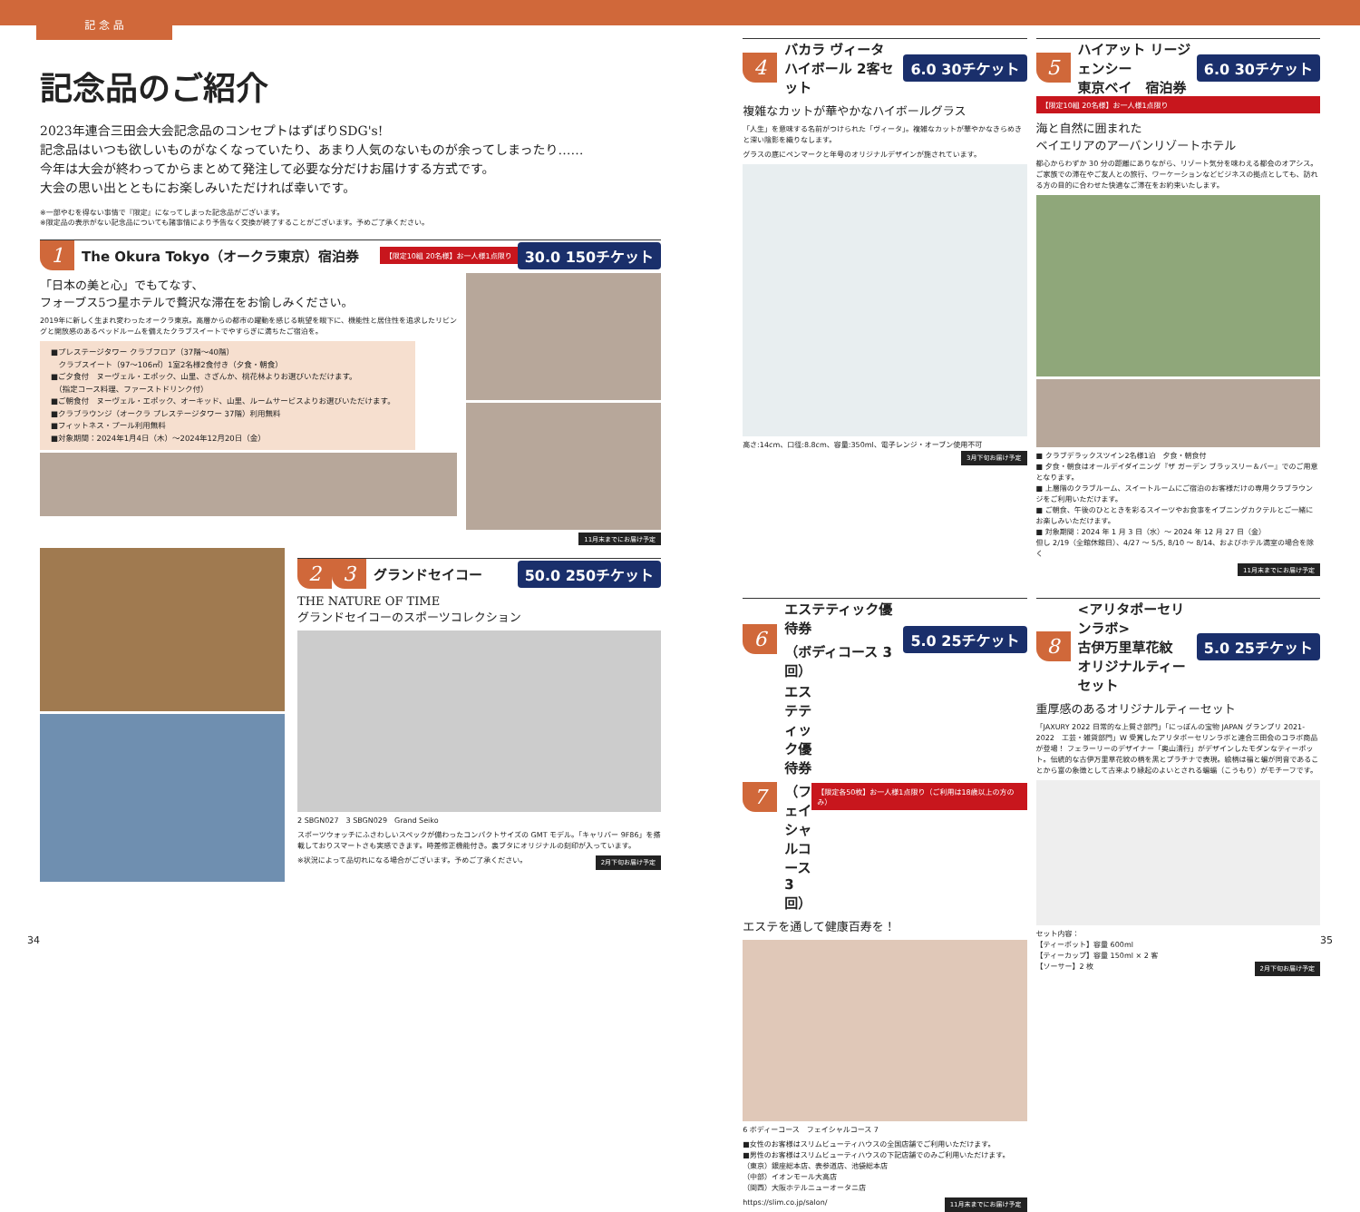記 念 品
記念品のご紹介
2023年連合三田会大会記念品のコンセプトはずばりSDG's!
記念品はいつも欲しいものがなくなっていたり、あまり人気のないものが余ってしまったり……
今年は大会が終わってからまとめて発注して必要な分だけお届けする方式です。
大会の思い出とともにお楽しみいただければ幸いです。
※一部やむを得ない事情で『限定』になってしまった記念品がございます。
※限定品の表示がない記念品についても諸事情により予告なく交換が終了することがございます。予めご了承ください。
1 The Okura Tokyo（オークラ東京）宿泊券 【限定10組 20名様】お一人様1点限り 30.0 150チケット
「日本の美と心」でもてなす、
フォーブス5つ星ホテルで贅沢な滞在をお愉しみください。
2019年に新しく生まれ変わったオークラ東京。高層からの都市の躍動を感じる眺望を眼下に、機能性と居住性を追求したリビングと開放感のあるベッドルームを備えたクラブスイートでやすらぎに満ちたご宿泊を。
■プレステージタワー クラブフロア（37階〜40階）
　クラブスイート（97〜106㎡）1室2名様2食付き（夕食・朝食）
■ご夕食付　ヌーヴェル・エポック、山里、さざんか、桃花林よりお選びいただけます。
　（指定コース料理、ファーストドリンク付）
■ご朝食付　ヌーヴェル・エポック、オーキッド、山里、ルームサービスよりお選びいただけます。
■クラブラウンジ（オークラ プレステージタワー 37階）利用無料
■フィットネス・プール利用無料
■対象期間：2024年1月4日（木）〜2024年12月20日（金）
11月末までにお届け予定
2 3 グランドセイコー 50.0 250チケット
THE NATURE OF TIME
グランドセイコーのスポーツコレクション
2 SBGN027　3 SBGN029　Grand Seiko
スポーツウォッチにふさわしいスペックが備わったコンパクトサイズの GMT モデル。「キャリバー 9F86」を搭載しておりスマートさも実感できます。時差修正機能付き。裏ブタにオリジナルの刻印が入っています。
※状況によって品切れになる場合がございます。予めご了承ください。 2月下旬お届け予定
4 バカラ ヴィータ
ハイボール 2客セット 6.0 30チケット
複雑なカットが華やかなハイボールグラス
「人生」を意味する名前がつけられた「ヴィータ」。複雑なカットが華やかなきらめきと深い陰影を織りなします。
グラスの底にペンマークと年号のオリジナルデザインが施されています。
高さ:14cm、口径:8.8cm、容量:350ml、電子レンジ・オーブン使用不可 3月下旬お届け予定
5 ハイアット リージェンシー
東京ベイ　宿泊券 6.0 30チケット
【限定10組 20名様】お一人様1点限り
海と自然に囲まれた
ベイエリアのアーバンリゾートホテル
都心からわずか 30 分の距離にありながら、リゾート気分を味わえる都会のオアシス。ご家族での滞在やご友人との旅行、ワーケーションなどビジネスの拠点としても、訪れる方の目的に合わせた快適なご滞在をお約束いたします。
■ クラブデラックスツイン2名様1泊　夕食・朝食付
■ 夕食・朝食はオールデイダイニング『ザ ガーデン ブラッスリー＆バー』でのご用意となります。
■ 上層階のクラブルーム、スイートルームにご宿泊のお客様だけの専用クラブラウンジをご利用いただけます。
■ ご朝食、午後のひとときを彩るスイーツやお食事をイブニングカクテルとご一緒にお楽しみいただけます。
■ 対象期間：2024 年 1 月 3 日（水）〜 2024 年 12 月 27 日（金）
但し 2/19（全館休館日）、4/27 〜 5/5, 8/10 〜 8/14、およびホテル満室の場合を除く
11月末までにお届け予定
6 エステティック優待券
（ボディコース 3 回） 5.0 25チケット
7 エステティック優待券
（フェイシャルコース 3 回） 【限定各50枚】お一人様1点限り（ご利用は18歳以上の方のみ）
エステを通して健康百寿を！
6 ボディーコース　フェイシャルコース 7
■女性のお客様はスリムビューティハウスの全国店舗でご利用いただけます。
■男性のお客様はスリムビューティハウスの下記店舗でのみご利用いただけます。
（東京）銀座総本店、表参道店、池袋総本店
（中部）イオンモール大高店
（関西）大阪ホテルニューオータニ店
https://slim.co.jp/salon/ 11月末までにお届け予定
8 <アリタポーセリンラボ>
古伊万里草花紋
オリジナルティーセット 5.0 25チケット
重厚感のあるオリジナルティーセット
「JAXURY 2022 日常的な上質さ部門」「にっぽんの宝物 JAPAN グランプリ 2021-2022　工芸・雑貨部門」W 受賞したアリタポーセリンラボと連合三田会のコラボ商品が登場！ フェラーリーのデザイナー「奥山清行」がデザインしたモダンなティーポット。伝統的な古伊万里草花紋の柄を黒とプラチナで表現。絵柄は福と蝙が同音であることから富の象徴として古来より縁起のよいとされる蝙蝠（こうもり）がモチーフです。
セット内容：
【ティーポット】容量 600ml
【ティーカップ】容量 150ml × 2 客
【ソーサー】2 枚 2月下旬お届け予定
34 35